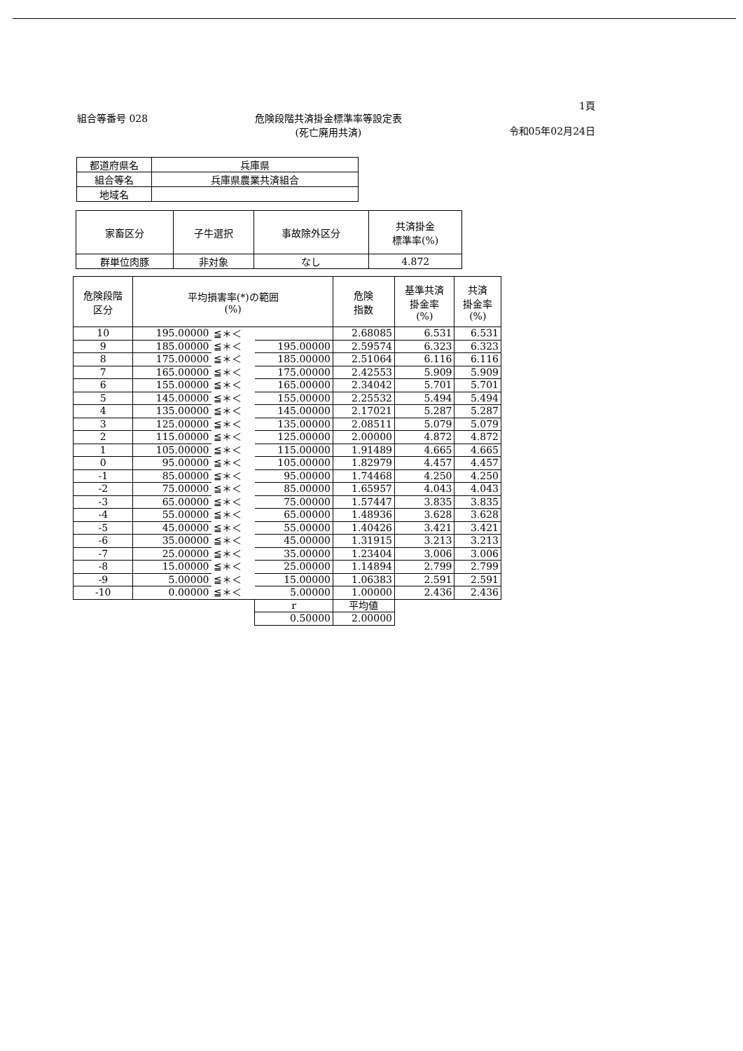組合等番号 028 危険段階共済掛金標準率等設定表
(死亡廃用共済)
1頁
令和05年02月24日
| 都道府県名 | 兵庫県 |
| 組合等名 | 兵庫県農業共済組合 |
| 地域名 | |
| 家畜区分 | 子牛選択 | 事故除外区分 | 共済掛金 標準率(%) |
| --- | --- | --- | --- |
| 群単位肉豚 | 非対象 | なし | 4.872 |
| 危険段階 区分 | 平均損害率(*)の範囲 (%) | | | 危険 指数 | 基準共済 掛金率 (%) | 共済 掛金率 (%) |
| --- | --- | --- | --- | --- | --- | --- |
| 10 | 195.00000 | ≦＊＜ | | 2.68085 | 6.531 | 6.531 |
| 9 | 185.00000 | ≦＊＜ | 195.00000 | 2.59574 | 6.323 | 6.323 |
| 8 | 175.00000 | ≦＊＜ | 185.00000 | 2.51064 | 6.116 | 6.116 |
| 7 | 165.00000 | ≦＊＜ | 175.00000 | 2.42553 | 5.909 | 5.909 |
| 6 | 155.00000 | ≦＊＜ | 165.00000 | 2.34042 | 5.701 | 5.701 |
| 5 | 145.00000 | ≦＊＜ | 155.00000 | 2.25532 | 5.494 | 5.494 |
| 4 | 135.00000 | ≦＊＜ | 145.00000 | 2.17021 | 5.287 | 5.287 |
| 3 | 125.00000 | ≦＊＜ | 135.00000 | 2.08511 | 5.079 | 5.079 |
| 2 | 115.00000 | ≦＊＜ | 125.00000 | 2.00000 | 4.872 | 4.872 |
| 1 | 105.00000 | ≦＊＜ | 115.00000 | 1.91489 | 4.665 | 4.665 |
| 0 | 95.00000 | ≦＊＜ | 105.00000 | 1.82979 | 4.457 | 4.457 |
| -1 | 85.00000 | ≦＊＜ | 95.00000 | 1.74468 | 4.250 | 4.250 |
| -2 | 75.00000 | ≦＊＜ | 85.00000 | 1.65957 | 4.043 | 4.043 |
| -3 | 65.00000 | ≦＊＜ | 75.00000 | 1.57447 | 3.835 | 3.835 |
| -4 | 55.00000 | ≦＊＜ | 65.00000 | 1.48936 | 3.628 | 3.628 |
| -5 | 45.00000 | ≦＊＜ | 55.00000 | 1.40426 | 3.421 | 3.421 |
| -6 | 35.00000 | ≦＊＜ | 45.00000 | 1.31915 | 3.213 | 3.213 |
| -7 | 25.00000 | ≦＊＜ | 35.00000 | 1.23404 | 3.006 | 3.006 |
| -8 | 15.00000 | ≦＊＜ | 25.00000 | 1.14894 | 2.799 | 2.799 |
| -9 | 5.00000 | ≦＊＜ | 15.00000 | 1.06383 | 2.591 | 2.591 |
| -10 | 0.00000 | ≦＊＜ | 5.00000 | 1.00000 | 2.436 | 2.436 |
| | | | r | 平均値 | | |
| | | | 0.50000 | 2.00000 | | |